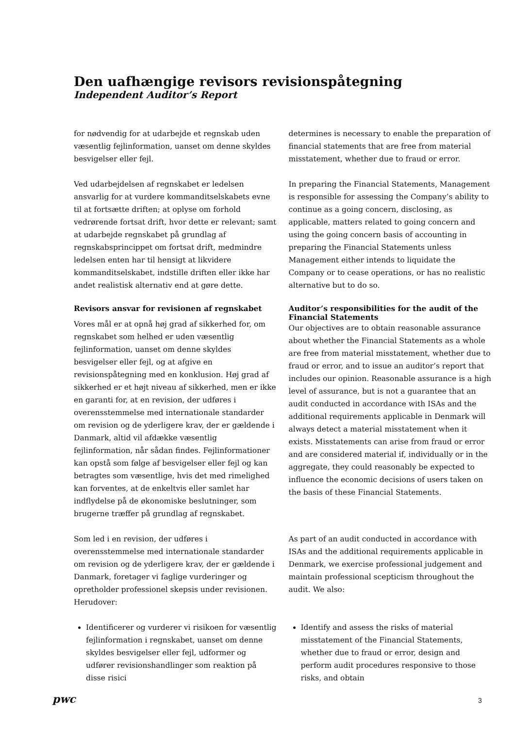Den uafhængige revisors revisionspåtegning
Independent Auditor’s Report
for nødvendig for at udarbejde et regnskab uden væsentlig fejlinformation, uanset om denne skyldes besvigelser eller fejl.
determines is necessary to enable the preparation of financial statements that are free from material misstatement, whether due to fraud or error.
Ved udarbejdelsen af regnskabet er ledelsen ansvarlig for at vurdere kommanditselskabets evne til at fortsætte driften; at oplyse om forhold vedrørende fortsat drift, hvor dette er relevant; samt at udarbejde regnskabet på grundlag af regnskabsprincippet om fortsat drift, medmindre ledelsen enten har til hensigt at likvidere kommanditselskabet, indstille driften eller ikke har andet realistisk alternativ end at gøre dette.
In preparing the Financial Statements, Management is responsible for assessing the Company’s ability to continue as a going concern, disclosing, as applicable, matters related to going concern and using the going concern basis of accounting in preparing the Financial Statements unless Management either intends to liquidate the Company or to cease operations, or has no realistic alternative but to do so.
Revisors ansvar for revisionen af regnskabet
Vores mål er at opnå høj grad af sikkerhed for, om regnskabet som helhed er uden væsentlig fejlinformation, uanset om denne skyldes besvigelser eller fejl, og at afgive en revisionspåtegning med en konklusion. Høj grad af sikkerhed er et højt niveau af sikkerhed, men er ikke en garanti for, at en revision, der udføres i overensstemmelse med internationale standarder om revision og de yderligere krav, der er gældende i Danmark, altid vil afdække væsentlig fejlinformation, når sådan findes. Fejlinformationer kan opstå som følge af besvigelser eller fejl og kan betragtes som væsentlige, hvis det med rimelighed kan forventes, at de enkeltvis eller samlet har indflydelse på de økonomiske beslutninger, som brugerne træffer på grundlag af regnskabet.
Auditor’s responsibilities for the audit of the Financial Statements
Our objectives are to obtain reasonable assurance about whether the Financial Statements as a whole are free from material misstatement, whether due to fraud or error, and to issue an auditor’s report that includes our opinion. Reasonable assurance is a high level of assurance, but is not a guarantee that an audit conducted in accordance with ISAs and the additional requirements applicable in Denmark will always detect a material misstatement when it exists. Misstatements can arise from fraud or error and are considered material if, individually or in the aggregate, they could reasonably be expected to influence the economic decisions of users taken on the basis of these Financial Statements.
Som led i en revision, der udføres i overensstemmelse med internationale standarder om revision og de yderligere krav, der er gældende i Danmark, foretager vi faglige vurderinger og opretholder professionel skepsis under revisionen. Herudover:
As part of an audit conducted in accordance with ISAs and the additional requirements applicable in Denmark, we exercise professional judgement and maintain professional scepticism throughout the audit. We also:
Identificerer og vurderer vi risikoen for væsentlig fejlinformation i regnskabet, uanset om denne skyldes besvigelser eller fejl, udformer og udfører revisionshandlinger som reaktion på disse risici
Identify and assess the risks of material misstatement of the Financial Statements, whether due to fraud or error, design and perform audit procedures responsive to those risks, and obtain
pwc 3